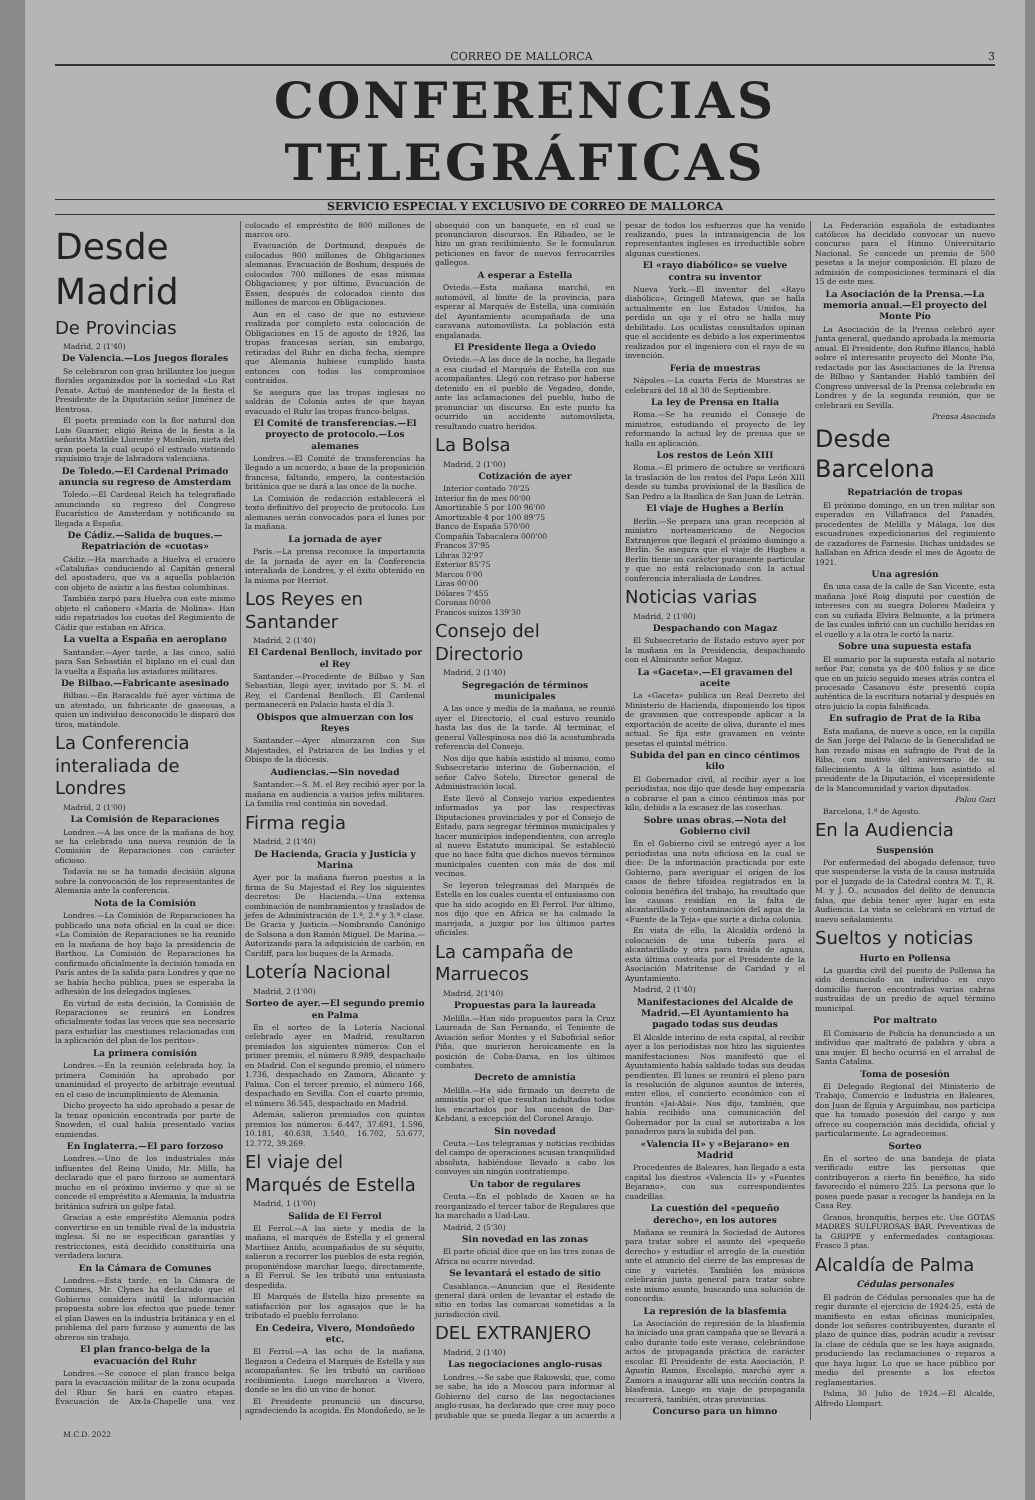CORREO DE MALLORCA 3
CONFERENCIAS TELEGRÁFICAS
SERVICIO ESPECIAL Y EXCLUSIVO DE CORREO DE MALLORCA
Desde Madrid
De Provincias
Madrid, 2 (1'40)
De Valencia.—Los Juegos florales
Se celebraron con gran brillantez los juegos florales organizados por la sociedad «Lo Rat Penat». Actuó de mantenedor de la fiesta el Presidente de la Diputación señor Jiménez de Bentrosa.
El poeta premiado con la flor natural don Luis Guarner, eligió Reina de la fiesta a la señorita Matilde Llorente y Monleón, nieta del gran poeta la cual ocupó el estrado vistiendo riquísimo traje de labradora valenciana.
De Toledo.—El Cardenal Primado anuncia su regreso de Amsterdam
Toledo.—El Cardenal Reich ha telegrafiado anunciando su regreso del Congreso Eucarístico de Amsterdam y notificando su llegada a España.
De Cádiz.—Salida de buques.—Repatriación de «cuotas»
Cádiz.—Ha marchado a Huelva el crucero «Cataluña» conduciendo al Capitán general del apostadero, que va a aquella población con objeto de asistir a las fiestas colombinas.
También zarpó para Huelva con este mismo objeto el cañonero «María de Molina». Han sido repatriados los cuotas del Regimiento de Cádiz que estaban en Africa.
La vuelta a España en aeroplano
Santander.—Ayer tarde, a las cinco, salió para San Sebastián el biplano en el cual dan la vuelta a España los aviadores militares.
De Bilbao.—Fabricante asesinado
Bilbao.—En Baracaldo fué ayer víctima de un atentado, un fabricante de gaseosas, a quien un individuo desconocido le disparó dos tiros, matándole.
La Conferencia interaliada de Londres
Madrid, 2 (1'00)
La Comisión de Reparaciones
Londres.—A las once de la mañana de hoy, se ha celebrado una nueva reunión de la Comisión de Reparaciones con carácter oficioso.
Todavía no se ha tomado decisión alguna sobre la convocación de los representantes de Alemania ante la conferencia.
Nota de la Comisión
Londres.—La Comisión de Reparaciones ha publicado una nota oficial en la cual se dice: «La Comisión de Reparaciones se ha reunido en la mañana de hoy bajo la presidencia de Barthou. La Comisión de Reparaciones ha confirmado oficialmente la decisión tomada en París antes de la salida para Londres y que no se había hecho pública, pues se esperaba la adhesión de los delegados ingleses.
En virtud de esta decisión, la Comisión de Reparaciones se reunirá en Londres oficialmente todas las veces que sea necesario para estudiar las cuestiones relacionadas con la aplicación del plan de los peritos».
La primera comisión
Londres.—En la reunión celebrada hoy, la primera Comisión ha aprobado por unanimidad el proyecto de arbitraje eventual en el caso de incumplimiento de Alemania.
Dicho proyecto ha sido aprobado a pesar de la tenaz oposición encontrada por parte de Snowden, el cual había presentado varias enmiendas.
En Inglaterra.—El paro forzoso
Londres.—Uno de los industriales más influentes del Reino Unido, Mr. Mills, ha declarado que el paro forzoso se aumentará mucho en el próximo invierno y que si se concede el empréstito a Alemania, la industria británica sufrirá un golpe fatal.
Gracias a este empréstito Alemania podrá convertirse en un temible rival de la industria inglesa. Si no se especifican garantías y restricciones, está decidido constituiría una verdadera locura.
En la Cámara de Comunes
Londres.—Esta tarde, en la Cámara de Comunes, Mr. Clynes ha declarado que el Gobierno considera inútil la información propuesta sobre los efectos que puede tener el plan Dawes en la industria británica y en el problema del paro forzoso y aumento de las obreros sin trabajo.
El plan franco-belga de la evacuación del Ruhr
Londres.—Se conoce el plan franco belga para la evacuación militar de la zona ocupada del Rhur. Se hará en cuatro etapas. Evacuación de Aix-la-Chapelle una vez colocado el empréstito de 800 millones de marcos oro.
Evacuación de Dortmund, después de colocados 900 millones de Obligaciones alemanas. Evacuación de Boshum, después de colocados 700 millones de esas mismas Obligaciones; y por último, Evacuación de Essen, después de colocados ciento dos millones de marcos en Obligaciones.
Aun en el caso de que no estuviese realizada por completo esta colocación de Obligaciones en 15 de agosto de 1926, las tropas francesas serían, sin embargo, retiradas del Ruhr en dicha fecha, siempre que Alemania hubiese cumplido hasta entonces con todos los compromisos contraídos.
Se asegura que las tropas inglesas no saldrán de Colonia antes de que hayan evacuado el Ruhr las tropas franco-belgas.
El Comité de transferencias.—El proyecto de protocolo.—Los alemanes
Londres.—El Comité de transferencias ha llegado a un acuerdo, a base de la proposición francesa, faltando, empero, la contestación británica que se dará a las once de la noche.
La Comisión de redacción establecerá el texto definitivo del proyecto de protocolo. Los alemanes serán convocados para el lunes por la mañana.
La jornada de ayer
París.—La prensa reconoce la importancia de la jornada de ayer en la Conferencia interaliada de Londres, y el éxito obtenido en la misma por Herriot.
Los Reyes en Santander
Madrid, 2 (1'40)
El Cardenal Benlloch, invitado por el Rey
Santander.—Procedente de Bilbao y San Sebastián, llegó ayer, invitado por S. M. el Rey, el Cardenal Benlloch. El Cardenal permanecerá en Palacio hasta el día 3.
Obispos que almuerzan con los Reyes
Santander.—Ayer almorzaron con Sus Majestades, el Patriarca de las Indias y el Obispo de la diócesis.
Audiencias.—Sin novedad
Santander.—S. M. el Rey recibió ayer por la mañana en audiencia a varios jefes militares. La familia real continúa sin novedad.
Firma regia
Madrid, 2 (1'40)
De Hacienda, Gracia y Justicia y Marina
Ayer por la mañana fueron puestos a la firma de Su Majestad el Rey los siguientes decretos: De Hacienda.—Una extensa combinación de nombramientos y traslados de jefes de Administración de 1.ª, 2.ª y 3.ª clase. De Gracia y Justicia.—Nombrando Canónigo de Solsona a don Ramón Miguel. De Marina.—Autorizando para la adquisición de carbón, en Cardiff, para los buques de la Armada.
Lotería Nacional
Madrid, 2 (1'00)
Sorteo de ayer.—El segundo premio en Palma
En el sorteo de la Lotería Nacional celebrado ayer en Madrid, resultaron premiados los siguientes números: Con el primer premio, el número 8.989, despachado en Madrid. Con el segundo premio, el número 1.736, despachado en Zamora, Alicante y Palma. Con el tercer premio, el número 166, despachado en Sevilla. Con el cuarto premio, el número 36.545, despachado en Madrid.
Además, salieron premiados con quintos premios los números: 6.447, 37.691, 1.596, 10.181, 40.638, 3.540, 16.702, 53.677, 12.772, 39.269.
El viaje del Marqués de Estella
Madrid, 1 (1'00)
Salida de El Ferrol
El Ferrol.—A las siete y media de la mañana, el marqués de Estella y el general Martínez Anido, acompañados de su séquito, salieron a recorrer los pueblos de esta región, proponiéndose marchar luego, directamente, a El Ferrol. Se les tributó una entusiasta despedida.
El Marqués de Estella hizo presente su satisfacción por los agasajos que le ha tributado el pueblo ferrolano.
En Cedeira, Vivero, Mondoñedo etc.
El Ferrol.—A las ocho de la mañana, llegaron a Cedeira el Marqués de Estella y sus acompañantes. Se les tributó un cariñoso recibimiento. Luego marcharon a Vivero, donde se les dió un vino de honor.
El Presidente pronunció un discurso, agradeciendo la acogida. En Mondoñedo, se le obsequió con un banquete, en el cual se pronunciaron discursos. En Ribadeo, se le hizo un gran recibimiento. Se le formularon peticiones en favor de nuevos ferrocarriles gallegos.
A esperar a Estella
Oviedo.—Esta mañana marchó, en automóvil, al límite de la provincia, para esperar al Marqués de Estella, una comisión del Ayuntamiento acompañada de una caravana automovilista. La población está engalanada.
El Presidente llega a Oviedo
Oviedo.—A las doce de la noche, ha llegado a esa ciudad el Marqués de Estella con sus acompañantes. Llegó con retraso por haberse detenido en el pueblo de Vegadeo, donde, ante las aclamaciones del pueblo, hubo de pronunciar un discurso. En este punto ha ocurrido un accidente automovilista, resultando cuatro heridos.
La Bolsa
Madrid, 2 (1'00)
Cotización de ayer
Interior contado 70'25
Interior fin de mes 00'00
Amortizable 5 por 100 96'00
Amortizable 4 por 100 89'75
Banco de España 570'00
Compañía Tabacalera 000'00
Francos 37'95
Libras 32'97
Exterior 85'75
Marcos 0'00
Liras 00'00
Dólares 7'455
Coronas 00'00
Francos suizos 139'30
Consejo del Directorio
Madrid, 2 (1'40)
Segregación de términos municipales
A las once y media de la mañana, se reunió ayer el Directorio, el cual estuvo reunido hasta las dos de la tarde. Al terminar, el general Vallespinosa nos dió la acostumbrada referencia del Consejo.
Nos dijo que había asistido al mismo, como Subsecretario interino de Gobernación, el señor Calvo Sotelo, Director general de Administración local.
Este llevó al Consejo varios expedientes informados ya por las respectivas Diputaciones provinciales y por el Consejo de Estado, para segregar términos municipales y hacer municipios independientes, con arreglo al nuevo Estatuto municipal. Se estableció que no hace falta que dichos nuevos términos municipales cuenten con más de dos mil vecinos.
Se leyeron telegramas del Marqués de Estella en los cuales cuenta el entusiasmo con que ha sido acogido en El Ferrol. Por último, nos dijo que en Africa se ha calmado la marejada, a juzgar por los últimos partes oficiales.
La campaña de Marruecos
Madrid, 2(1'40)
Propuestas para la laureada
Melilla.—Han sido propuestos para la Cruz Laureada de San Fernando, el Teniente de Aviación señor Montes y el Suboficial señor Piña, que murieron heroicamente en la posición de Coba-Darsa, en los últimos combates.
Decreto de amnistía
Melilla.—Ha sido firmado un decreto de amnistía por el que resultan indultados todos los encartados por los sucesos de Dar-Kebdani, a excepción del Coronel Araujo.
Sin novedad
Ceuta.—Los telegramas y noticias recibidas del campo de operaciones acusan tranquilidad absoluta, habiéndose llevado a cabo los convoyes sin ningún contratiempo.
Un tabor de regulares
Ceuta.—En el poblado de Xauen se ha reorganizado el tercer tabor de Regulares que ha marchado a Uad-Lau.
Madrid, 2 (5'30)
Sin novedad en las zonas
El parte oficial dice que en las tres zonas de Africa no ocurre novedad.
Se levantará el estado de sitio
Casablanca.—Anuncian que el Residente general dará orden de levantar el estado de sitio en todas las comarcas sometidas a la jurisdicción civil.
DEL EXTRANJERO
Madrid, 2 (1'40)
Las negociaciones anglo-rusas
Londres.—Se sabe que Rakowski, que, como se sabe, ha ido a Moscou para informar al Gobierno del curso de las negociaciones anglo-rusas, ha declarado que cree muy poco probable que se pueda llegar a un acuerdo a pesar de todos los esfuerzos que ha venido realizando, pues la intransigencia de los representantes ingleses es irreductible sobre algunas cuestiones.
El «rayo diabólico» se vuelve contra su inventor
Nueva York.—El inventor del «Rayo diabólico», Gringell Matews, que se halla actualmente en los Estados Unidos, ha perdido un ojo y el otro se halla muy debilitado. Los oculistas consultados opinan que el accidente es debido a los experimentos realizados por el ingeniero con el rayo de su invención.
Feria de muestras
Nápoles.—La cuarta Feria de Muestras se celebrará del 18 al 30 de Septiembre.
La ley de Prensa en Italia
Roma.—Se ha reunido el Consejo de ministros, estudiando el proyecto de ley reformando la actual ley de prensa que se halla en aplicación.
Los restos de León XIII
Roma.—El primero de octubre se verificará la traslación de los restos del Papa León XIII desde su tumba provisional de la Basílica de San Pedro a la Basílica de San Juan de Letrán.
El viaje de Hughes a Berlín
Berlín.—Se prepara una gran recepción al ministro norteamericano de Negocios Extranjeros que llegará el próximo domingo a Berlín. Se asegura que el viaje de Hughes a Berlín tiene un carácter puramente particular y que no está relacionado con la actual conferencia interaliada de Londres.
Noticias varias
Madrid, 2 (1'00)
Despachando con Magaz
El Subsecretario de Estado estuvo ayer por la mañana en la Presidencia, despachando con el Almirante señor Magaz.
La «Gaceta».—El gravamen del aceite
La «Gaceta» publica un Real Decreto del Ministerio de Hacienda, disponiendo los tipos de gravamen que corresponde aplicar a la exportación de aceite de oliva, durante el mes actual. Se fija este gravamen en veinte pesetas el quintal métrico.
Subida del pan en cinco céntimos kilo
El Gobernador civil, al recibir ayer a los periodistas, nos dijo que desde hoy empezaría a cobrarse el pan a cinco céntimos más por kilo, debido a la escasez de las cosechas.
Sobre unas obras.—Nota del Gobierno civil
En el Gobierno civil se entregó ayer a los periodistas una nota oficiosa en la cual se dice: De la información practicada por este Gobierno, para averiguar el origen de los casos de fiebre tifoidea registrados en la colonia benéfica del trabajo, ha resultado que las causas residían en la falta de alcantarillado y contaminación del agua de la «Fuente de la Teja» que surte a dicha colonia.
En vista de ello, la Alcaldía ordenó la colocación de una tubería para el alcantarillado y otra para traída de aguas, esta última costeada por el Presidente de la Asociación Matritense de Caridad y el Ayuntamiento.
Madrid, 2 (1'40)
Manifestaciones del Alcalde de Madrid.—El Ayuntamiento ha pagado todas sus deudas
El Alcalde interino de esta capital, al recibir ayer a los periodistas nos hizo las siguientes manifestaciones: Nos manifestó que el Ayuntamiento había saldado todas sus deudas pendientes. El lunes se reunirá el pleno para la resolución de algunos asuntos de interés, entre ellos, el concierto económico con el frontón «Jai-Alai». Nos dijo, también, que había recibido una comunicación del Gobernador por la cual se autorizaba a los panaderos para la subida del pan.
«Valencia II» y «Bejarano» en Madrid
Procedentes de Baleares, han llegado a esta capital los diestros «Valencia II» y «Fuentes Bejarano», con sus correspondientes cuadrillas.
La cuestión del «pequeño derecho», en los autores
Mañana se reunirá la Sociedad de Autores para tratar sobre el asunto del «pequeño derecho» y estudiar el arreglo de la cuestión ante el anuncio del cierre de las empresas de cine y varietés. También los músicos celebrarán junta general para tratar sobre este mismo asunto, buscando una solución de concordia.
La represión de la blasfemia
La Asociación de represión de la blasfemia ha iniciado una gran campaña que se llevará a cabo durante todo este verano, celebrándose actos de propaganda práctica de carácter escolar. El Presidente de esta Asociación, P. Agustín Ramos, Escolapio, marchó ayer a Zamora a inaugurar allí una sección contra la blasfemia. Luego en viaje de propaganda recorrerá, también, otras provincias.
Concurso para un himno
La Federación española de estudiantes católicos ha decidido convocar un nuevo concurso para el Himno Universitario Nacional. Se concede un premio de 500 pesetas a la mejor composición. El plazo de admisión de composiciones terminará el día 15 de este mes.
La Asociación de la Prensa.—La memoria anual.—El proyecto del Monte Pío
La Asociación de la Prensa celebró ayer Junta general, quedando aprobada la memoria anual. El Presidente, don Rufino Blanco, habló sobre el interesante proyecto del Monte Pío, redactado por las Asociaciones de la Prensa de Bilbao y Santander. Habló también del Congreso universal de la Prensa celebrado en Londres y de la segunda reunión, que se celebrará en Sevilla.
Prensa Asociada
Desde Barcelona
Repatriación de tropas
El próximo domingo, en un tren militar son esperados en Villafranca del Panadés, procedentes de Melilla y Málaga, los dos escuadrones expedicionarios del regimiento de cazadores de Farnesio. Dichas unidades se hallaban en Africa desde el mes de Agosto de 1921.
Una agresión
En una casa de la calle de San Vicente, esta mañana José Roig disputó por cuestión de intereses con su suegra Dolores Madeira y con su cuñada Elvira Belmonte, a la primera de las cuales infirió con un cuchillo heridas en el cuello y a la otra le cortó la nariz.
Sobre una supuesta estafa
El sumario por la supuesta estafa al notario señor Par, consta ya de 400 folios y se dice que en un juicio seguido meses atrás contra el procesado Casanovo éste presentó copia auténtica de la escritura notarial y después en otro juicio la copia falsificada.
En sufragio de Prat de la Riba
Esta mañana, de nueve a once, en la capilla de San Jorge del Palacio de la Generalidad se han rezado misas en sufragio de Prat de la Riba, con motivo del aniversario de su fallecimiento. A la última han asistido el presidente de la Diputación, el vicepresidente de la Mancomunidad y varios diputados.
Palou Gari
Barcelona, 1.º de Agosto.
En la Audiencia
Suspensión
Por enfermedad del abogado defensor, tuvo que suspenderse la vista de la causa instruída por el Juzgado de la Catedral contra M. T., R. M. y J. O., acusados del delito de denuncia falsa, que debía tener ayer lugar en esta Audiencia. La vista se celebrará en virtud de nuevo señalamiento.
Sueltos y noticias
Hurto en Pollensa
La guardia civil del puesto de Pollensa ha sido denunciado un individuo en cuyo domicilio fueron encontradas varias cabras sustraídas de un predio de aquel término municipal.
Por maltrato
El Comisario de Policía ha denunciado a un individuo que maltrató de palabra y obra a una mujer. El hecho ocurrió en el arrabal de Santa Catalina.
Toma de posesión
El Delegado Regional del Ministerio de Trabajo, Comercio e Industria en Baleares, don Juan de Eguía y Arguimbau, nos participa que ha tomado posesión del cargo y nos ofrece su cooperación más decidida, oficial y particularmente. Lo agradecemos.
Sorteo
En el sorteo de una bandeja de plata verificado entre las personas que contribuyeron a cierto fin benéfico, ha sido favorecido el número 225. La persona que lo posea puede pasar a recoger la bandeja en la Casa Rey.
Granos, bronquitis, herpes etc. Use GOTAS MADRES SULFUROSAS BAR. Preventivas de la GRIPPE y enfermedades contagiosas. Frasco 3 ptas.
Alcaldía de Palma
Cédulas personales
El padrón de Cédulas personales que ha de regir durante el ejercicio de 1924-25, está de manifiesto en estas oficinas municipales, donde los señores contribuyentes, durante el plazo de quince días, podrán acudir a revisar la clase de cédula que se les haya asignado, produciendo las reclamaciones o reparos a que haya lugar. Lo que se hace público por medio del presente a los efectos reglamentarios.
Palma, 30 Julio de 1924.—El Alcalde, Alfredo Llompart.
M.C.D. 2022